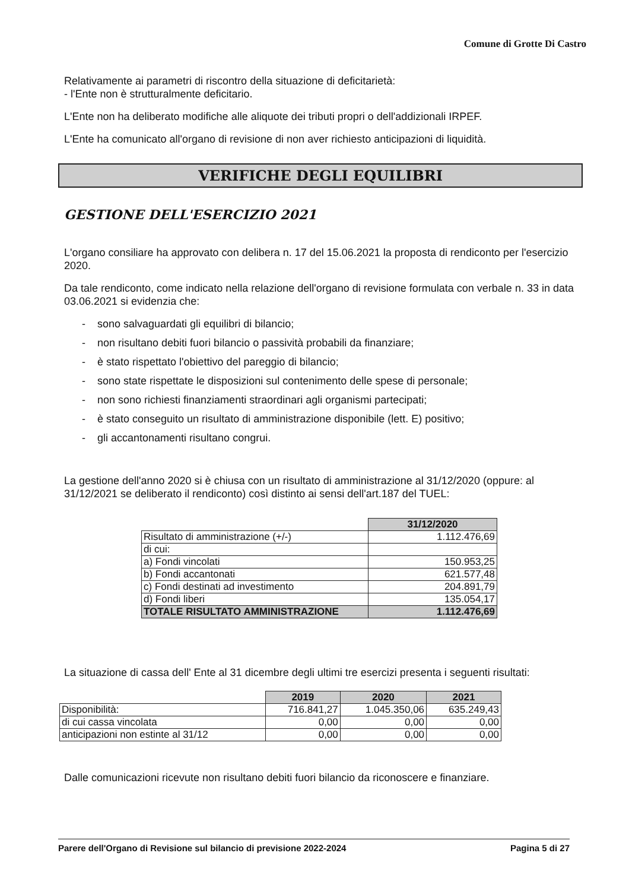Comune di Grotte Di Castro
Relativamente ai parametri di riscontro della situazione di deficitarietà:
- l'Ente non è strutturalmente deficitario.
L'Ente non ha deliberato modifiche alle aliquote dei tributi propri o dell'addizionali IRPEF.
L'Ente ha comunicato all'organo di revisione di non aver richiesto anticipazioni di liquidità.
VERIFICHE DEGLI EQUILIBRI
GESTIONE DELL'ESERCIZIO 2021
L'organo consiliare ha approvato con delibera n. 17 del 15.06.2021 la proposta di rendiconto per l'esercizio 2020.
Da tale rendiconto, come indicato nella relazione dell'organo di revisione formulata con verbale n. 33 in data 03.06.2021 si evidenzia che:
- sono salvaguardati gli equilibri di bilancio;
- non risultano debiti fuori bilancio o passività probabili da finanziare;
- è stato rispettato l'obiettivo del pareggio di bilancio;
- sono state rispettate le disposizioni sul contenimento delle spese di personale;
- non sono richiesti finanziamenti straordinari agli organismi partecipati;
- è stato conseguito un risultato di amministrazione disponibile (lett. E) positivo;
- gli accantonamenti risultano congrui.
La gestione dell'anno 2020 si è chiusa con un risultato di amministrazione al 31/12/2020 (oppure: al 31/12/2021 se deliberato il rendiconto) così distinto ai sensi dell'art.187 del TUEL:
| | 31/12/2020 |
| Risultato di amministrazione (+/-) | 1.112.476,69 |
| di cui: | |
| a) Fondi vincolati | 150.953,25 |
| b) Fondi accantonati | 621.577,48 |
| c) Fondi destinati ad investimento | 204.891,79 |
| d) Fondi liberi | 135.054,17 |
| TOTALE RISULTATO AMMINISTRAZIONE | 1.112.476,69 |
La situazione di cassa dell' Ente al 31 dicembre degli ultimi tre esercizi presenta i seguenti risultati:
| | 2019 | 2020 | 2021 |
| Disponibilità: | 716.841,27 | 1.045.350,06 | 635.249,43 |
| di cui cassa vincolata | 0,00 | 0,00 | 0,00 |
| anticipazioni non estinte al 31/12 | 0,00 | 0,00 | 0,00 |
Dalle comunicazioni ricevute non risultano debiti fuori bilancio da riconoscere e finanziare.
Parere dell'Organo di Revisione sul bilancio di previsione 2022-2024 Pagina 5 di 27